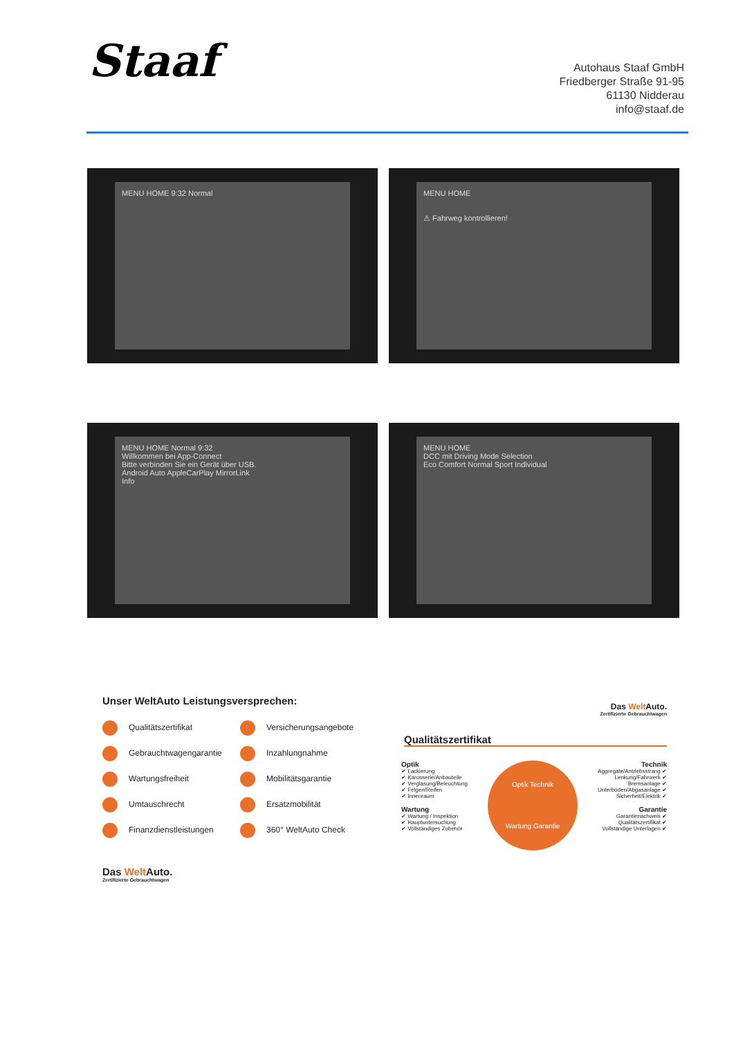Staaf
Autohaus Staaf GmbH
Friedberger Straße 91-95
61130 Nidderau
info@staaf.de
MENU HOME 9:32 Normal
MENU HOME
⚠ Fahrweg kontrollieren!
MENU HOME Normal 9:32
Willkommen bei App-Connect
Bitte verbinden Sie ein Gerät über USB.
Android Auto AppleCarPlay MirrorLink
Info
MENU HOME
DCC mit Driving Mode Selection
Eco Comfort Normal Sport Individual
Unser WeltAuto Leistungsversprechen:
Qualitätszertifikat Versicherungsangebote Gebrauchtwagengarantie Inzahlungnahme Wartungsfreiheit Mobilitätsgarantie Umtauschrecht Ersatzmobilität Finanzdienstleistungen 360° WeltAuto Check
Das Welt Auto.
Zertifizierte Gebrauchtwagen
Das Welt Auto.
Zertifizierte Gebrauchtwagen
Qualitätszertifikat
Optik
✔ Lackierung
✔ Karosserie/Anbauteile
✔ Verglasung/Beleuchtung
✔ Felgen/Reifen
✔ Innenraum
Wartung
✔ Wartung / Inspektion
✔ Hauptuntersuchung
✔ Vollständiges Zubehör
Optik Technik
Wartung Garantie
Technik
Aggregate/Antriebsstrang ✔
Lenkung/Fahrwerk ✔
Bremsanlage ✔
Unterboden/Abgasanlage ✔
Sicherheit/Elektrik ✔
Garantie
Garantienachweis ✔
Qualitätszertifikat ✔
Vollständige Unterlagen ✔